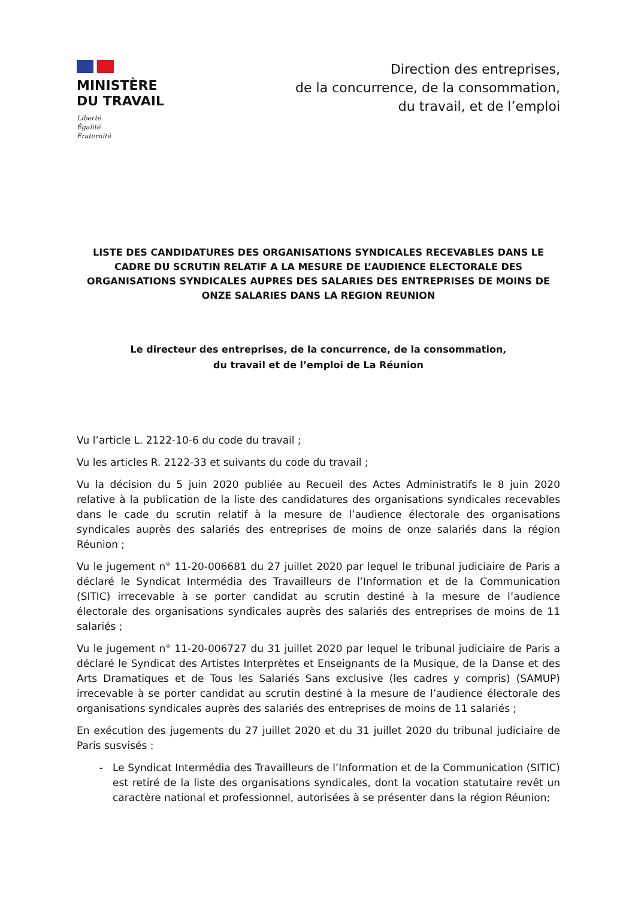MINISTÈRE
DU TRAVAIL
Liberté
Égalité
Fraternité
Direction des entreprises,
de la concurrence, de la consommation,
du travail, et de l’emploi
LISTE DES CANDIDATURES DES ORGANISATIONS SYNDICALES RECEVABLES DANS LE CADRE DU SCRUTIN RELATIF A LA MESURE DE L’AUDIENCE ELECTORALE DES ORGANISATIONS SYNDICALES AUPRES DES SALARIES DES ENTREPRISES DE MOINS DE ONZE SALARIES DANS LA REGION REUNION
Le directeur des entreprises, de la concurrence, de la consommation,
du travail et de l’emploi de La Réunion
Vu l’article L. 2122-10-6 du code du travail ;
Vu les articles R. 2122-33 et suivants du code du travail ;
Vu la décision du 5 juin 2020 publiée au Recueil des Actes Administratifs le 8 juin 2020 relative à la publication de la liste des candidatures des organisations syndicales recevables dans le cade du scrutin relatif à la mesure de l’audience électorale des organisations syndicales auprès des salariés des entreprises de moins de onze salariés dans la région Réunion ;
Vu le jugement n° 11-20-006681 du 27 juillet 2020 par lequel le tribunal judiciaire de Paris a déclaré le Syndicat Intermédia des Travailleurs de l’Information et de la Communication (SITIC) irrecevable à se porter candidat au scrutin destiné à la mesure de l’audience électorale des organisations syndicales auprès des salariés des entreprises de moins de 11 salariés ;
Vu le jugement n° 11-20-006727 du 31 juillet 2020 par lequel le tribunal judiciaire de Paris a déclaré le Syndicat des Artistes Interprètes et Enseignants de la Musique, de la Danse et des Arts Dramatiques et de Tous les Salariés Sans exclusive (les cadres y compris) (SAMUP) irrecevable à se porter candidat au scrutin destiné à la mesure de l’audience électorale des organisations syndicales auprès des salariés des entreprises de moins de 11 salariés ;
En exécution des jugements du 27 juillet 2020 et du 31 juillet 2020 du tribunal judiciaire de Paris susvisés :
Le Syndicat Intermédia des Travailleurs de l’Information et de la Communication (SITIC) est retiré de la liste des organisations syndicales, dont la vocation statutaire revêt un caractère national et professionnel, autorisées à se présenter dans la région Réunion;